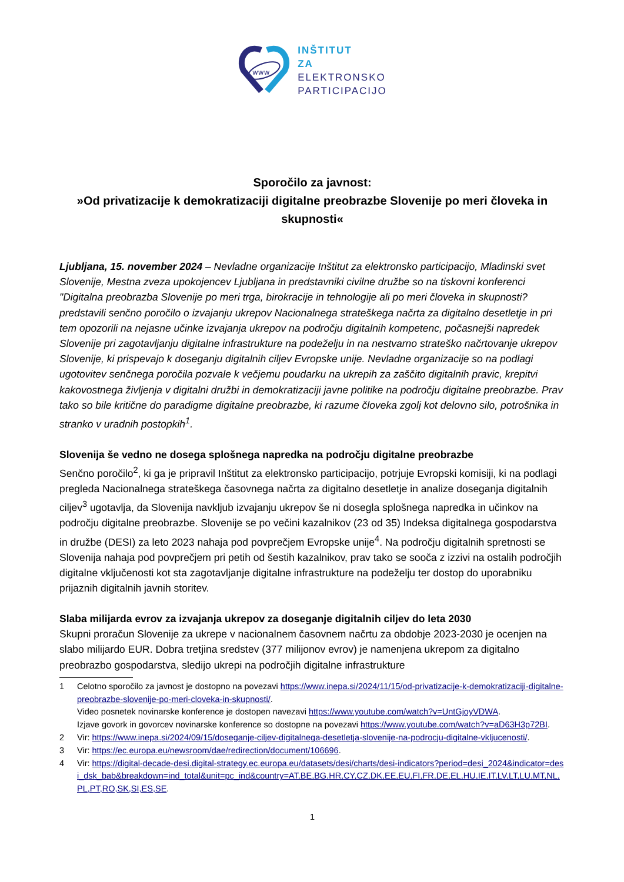www
INŠTITUT
ZA
ELEKTRONSKO
PARTICIPACIJO
Sporočilo za javnost:
»Od privatizacije k demokratizaciji digitalne preobrazbe Slovenije po meri človeka in skupnosti«
Ljubljana, 15. november 2024 – Nevladne organizacije Inštitut za elektronsko participacijo, Mladinski svet Slovenije, Mestna zveza upokojencev Ljubljana in predstavniki civilne družbe so na tiskovni konferenci "Digitalna preobrazba Slovenije po meri trga, birokracije in tehnologije ali po meri človeka in skupnosti? predstavili senčno poročilo o izvajanju ukrepov Nacionalnega strateškega načrta za digitalno desetletje in pri tem opozorili na nejasne učinke izvajanja ukrepov na področju digitalnih kompetenc, počasnejši napredek Slovenije pri zagotavljanju digitalne infrastrukture na podeželju in na nestvarno strateško načrtovanje ukrepov Slovenije, ki prispevajo k doseganju digitalnih ciljev Evropske unije. Nevladne organizacije so na podlagi ugotovitev senčnega poročila pozvale k večjemu poudarku na ukrepih za zaščito digitalnih pravic, krepitvi kakovostnega življenja v digitalni družbi in demokratizaciji javne politike na področju digitalne preobrazbe. Prav tako so bile kritične do paradigme digitalne preobrazbe, ki razume človeka zgolj kot delovno silo, potrošnika in stranko v uradnih postopkih<sup>1</sup>.
Slovenija še vedno ne dosega splošnega napredka na področju digitalne preobrazbe
Senčno poročilo<sup>2</sup>, ki ga je pripravil Inštitut za elektronsko participacijo, potrjuje Evropski komisiji, ki na podlagi pregleda Nacionalnega strateškega časovnega načrta za digitalno desetletje in analize doseganja digitalnih ciljev<sup>3</sup> ugotavlja, da Slovenija navkljub izvajanju ukrepov še ni dosegla splošnega napredka in učinkov na področju digitalne preobrazbe. Slovenije se po večini kazalnikov (23 od 35) Indeksa digitalnega gospodarstva in družbe (DESI) za leto 2023 nahaja pod povprečjem Evropske unije<sup>4</sup>. Na področju digitalnih spretnosti se Slovenija nahaja pod povprečjem pri petih od šestih kazalnikov, prav tako se sooča z izzivi na ostalih področjih digitalne vključenosti kot sta zagotavljanje digitalne infrastrukture na podeželju ter dostop do uporabniku prijaznih digitalnih javnih storitev.
Slaba milijarda evrov za izvajanja ukrepov za doseganje digitalnih ciljev do leta 2030
Skupni proračun Slovenije za ukrepe v nacionalnem časovnem načrtu za obdobje 2023-2030 je ocenjen na slabo milijardo EUR. Dobra tretjina sredstev (377 milijonov evrov) je namenjena ukrepom za digitalno preobrazbo gospodarstva, sledijo ukrepi na področjih digitalne infrastrukture
1 Celotno sporočilo za javnost je dostopno na povezavi https://www.inepa.si/2024/11/15/od-privatizacije-k-demokratizaciji-digitalne-preobrazbe-slovenije-po-meri-cloveka-in-skupnosti/.
Video posnetek novinarske konference je dostopen navezavi https://www.youtube.com/watch?v=UntGjoyVDWA.
Izjave govork in govorcev novinarske konference so dostopne na povezavi https://www.youtube.com/watch?v=aD63H3p72BI.
2 Vir: https://www.inepa.si/2024/09/15/doseganje-ciljev-digitalnega-desetletja-slovenije-na-podrocju-digitalne-vkljucenosti/.
3 Vir: https://ec.europa.eu/newsroom/dae/redirection/document/106696.
4 Vir: https://digital-decade-desi.digital-strategy.ec.europa.eu/datasets/desi/charts/desi-indicators?period=desi_2024&indicator=desi_dsk_bab&breakdown=ind_total&unit=pc_ind&country=AT,BE,BG,HR,CY,CZ,DK,EE,EU,FI,FR,DE,EL,HU,IE,IT,LV,LT,LU,MT,NL,PL,PT,RO,SK,SI,ES,SE.
1